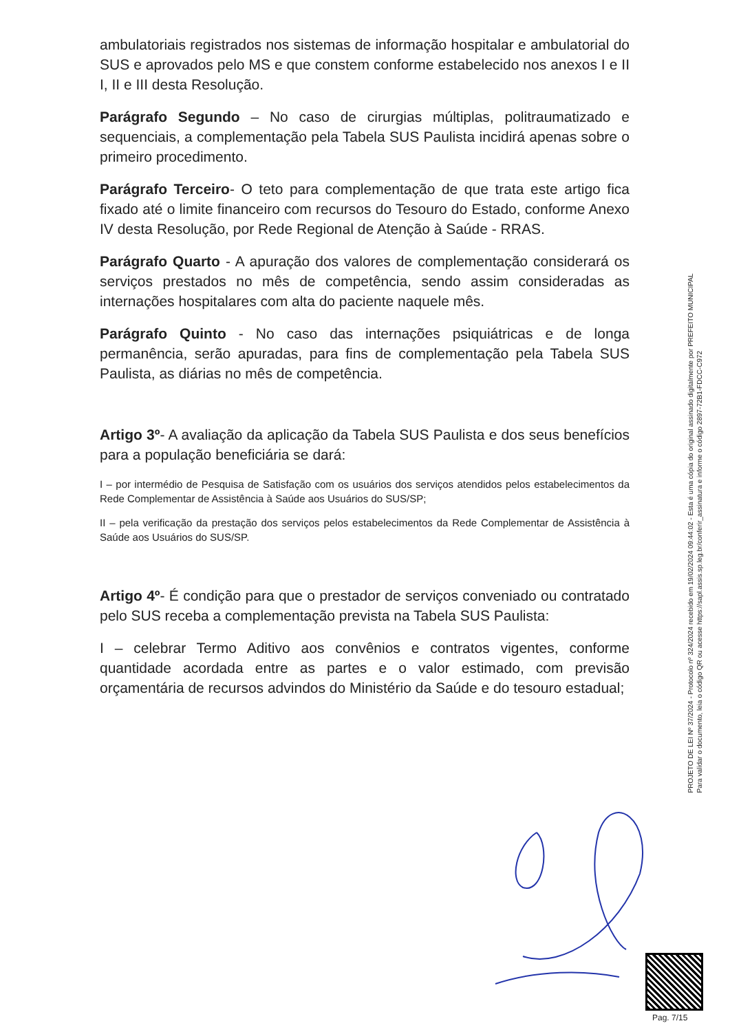ambulatoriais registrados nos sistemas de informação hospitalar e ambulatorial do SUS e aprovados pelo MS e que constem conforme estabelecido nos anexos I e II I, II e III desta Resolução.
Parágrafo Segundo – No caso de cirurgias múltiplas, politraumatizado e sequenciais, a complementação pela Tabela SUS Paulista incidirá apenas sobre o primeiro procedimento.
Parágrafo Terceiro- O teto para complementação de que trata este artigo fica fixado até o limite financeiro com recursos do Tesouro do Estado, conforme Anexo IV desta Resolução, por Rede Regional de Atenção à Saúde - RRAS.
Parágrafo Quarto - A apuração dos valores de complementação considerará os serviços prestados no mês de competência, sendo assim consideradas as internações hospitalares com alta do paciente naquele mês.
Parágrafo Quinto - No caso das internações psiquiátricas e de longa permanência, serão apuradas, para fins de complementação pela Tabela SUS Paulista, as diárias no mês de competência.
Artigo 3º- A avaliação da aplicação da Tabela SUS Paulista e dos seus benefícios para a população beneficiária se dará:
I – por intermédio de Pesquisa de Satisfação com os usuários dos serviços atendidos pelos estabelecimentos da Rede Complementar de Assistência à Saúde aos Usuários do SUS/SP;
II – pela verificação da prestação dos serviços pelos estabelecimentos da Rede Complementar de Assistência à Saúde aos Usuários do SUS/SP.
Artigo 4º- É condição para que o prestador de serviços conveniado ou contratado pelo SUS receba a complementação prevista na Tabela SUS Paulista:
I – celebrar Termo Aditivo aos convênios e contratos vigentes, conforme quantidade acordada entre as partes e o valor estimado, com previsão orçamentária de recursos advindos do Ministério da Saúde e do tesouro estadual;
PROJETO DE LEI Nº 37/2024 - Protocolo nº 324/2024 recebido em 19/02/2024 09:44:02 - Esta é uma cópia do original assinado digitalmente por PREFEITO MUNICIPAL
Para validar o documento, leia o código QR ou acesse https://sapl.assis.sp.leg.br/conferir_assinatura e informe o código 2897-72B1-FDCC-C972
Pag. 7/15